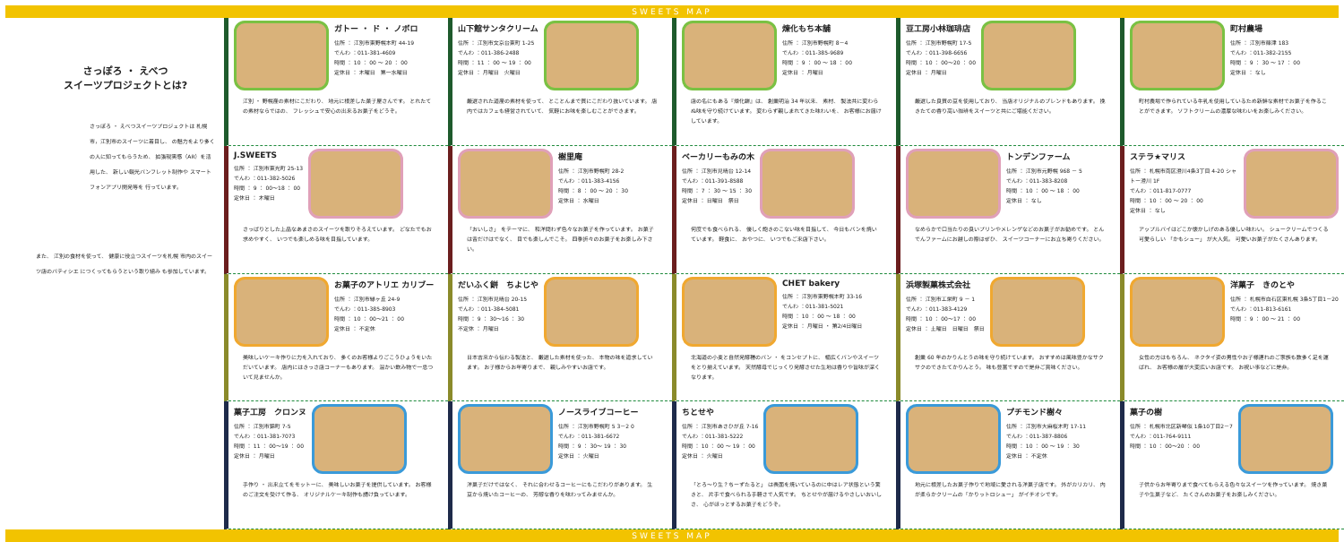SWEETS MAP
さっぽろ ・ えべつ
スイーツプロジェクトとは?
さっぽろ ・ えべつスイーツプロジェクトは 札幌市，江別市のスイーツに着目し、 の魅力をより多くの人に知ってもらうため、 拡張現実感（AR）を活用した、 新しい観光パンフレット制作や スマートフォンアプリ開発等を 行っています。
また、 江別の食材を使って、 健康に役立つスイーツを札幌 市内のスイーツ店のパティシエ につくってもらうという取り組み も参加しています。
ガトー ・ ド ・ ノボロ
住所 ： 江別市東野幌本町 44-19
でんわ ：011-381-4609
時間 ： 10 ： 00 ～ 20 ： 00
定休日 ： 木曜日　第一水曜日
江別 ・ 野幌産の素材にこだわり、 地元に根差した菓子屋さんです。 とれたての素材ならではの、 フレッシュで安心の出来るお菓子をどうぞ。
山下館サンタクリーム
住所 ： 江別市文京台東町 1-25
でんわ ：011-386-2488
時間 ： 11 ： 00 ～ 19 ： 00
定休日 ： 月曜日　火曜日
厳選された道産の素材を使って、 とことんまで質にこだわり抜いています。 店内ではカフェも経営されていて、 気軽にお味を楽しむことができます。
煉化もち本舗
住所 ： 江別市野幌町 8－4
でんわ ：011-385-9689
時間 ： 9 ： 00 ～ 18 ： 00
定休日 ： 月曜日
店の名にもある『煉化餅』は、 創業明治 34 年以来、 素材、 製法共に変わらぬ味を守り続けています。 変わらず親しまれてきた味わいを、 お客様にお届けしています。
豆工房小林珈琲店
住所 ： 江別市野幌町 17-5
でんわ ：011-398-6656
時間 ： 10 ： 00～20 ： 00
定休日 ： 月曜日
厳選した良質の豆を使用しており、 当店オリジナルのブレンドもあります。 挽きたての香り高い珈琲をスイーツと共にご堪能ください。
町村農場
住所 ： 江別市篠津 183
でんわ ：011-382-2155
時間 ： 9 ： 30 ～ 17 ： 00
定休日 ： なし
町村農場で作られている牛乳を使用しているため新鮮な素材でお菓子を作ることができます。 ソフトクリームの濃厚な味わいをお楽しみください。
J.SWEETS
住所 ： 江別市東光町 25-13
でんわ ：011-382-5026
時間 ： 9 ： 00～18 ： 00
定休日 ： 木曜日
さっぱりとした上品なあまさのスイーツを取りそろえています。 どなたでもお求めやすく、 いつでも楽しめる味を目指しています。
樹里庵
住所 ： 江別市野幌町 28-2
でんわ ：011-383-4156
時間 ： 8 ： 00 ～ 20 ： 30
定休日 ： 水曜日
「おいしさ」 をテーマに、 和洋問わず色々なお菓子を作っています。 お菓子は舌だけはでなく、 目でも楽しんでこそ。 四季折々のお菓子をお楽しみ下さい。
ベーカリーもみの木
住所 ： 江別市見晴台 12-14
でんわ ：011-391-8588
時間 ： 7 ： 30 ～ 15 ： 30
定休日 ： 日曜日　祭日
何度でも食べられる、 優しく飽きのこない味を目指して、 今日もパンを焼いています。 軽食に、 おやつに、 いつでもご来店下さい。
トンデンファーム
住所 ： 江別市元野幌 968 － 5
でんわ ：011-383-8208
時間 ： 10 ： 00 ～ 18 ： 00
定休日 ： なし
なめらかで口当たりの良いプリンやメレンゲなどのお菓子がお勧めです。 とんでんファームにお越しの際はぜひ、 スイーツコーナーにお立ち寄りください。
ステラ★マリス
住所 ： 札幌市南区澄川4条3丁目 4-20 シャトー澄川 1F
でんわ ：011-817-0777
時間 ： 10 ： 00 ～ 20 ： 00
定休日 ： なし
アップルパイはどこか懐かしげのある優しい味わい。 シュークリームでつくる可愛らしい 「かもシュー」 が大人気。 可愛いお菓子がたくさんあります。
お菓子のアトリエ カリブー
住所 ： 江別市緑ヶ丘 24-9
でんわ ：011-385-8903
時間 ： 10 ： 00～21 ： 00
定休日 ： 不定休
美味しいケーキ作りに力を入れており、 多くのお客様よりごこうひょうをいただいています。 店内にはきっさ店コーナーもあります。 温かい飲み物で一息ついて見ませんか。
だいふく餅　ちよじや
住所 ： 江別市見晴台 20-15
でんわ ：011-384-5081
時間 ： 9 ： 30～16 ： 30
不定休 ： 月曜日
日本古来から伝わる製法と、 厳選した素材を使った、 本物の味を追求しています。 お子様からお年寄りまで、 親しみやすいお店です。
CHET bakery
住所 ： 江別市東野幌本町 33-16
でんわ ：011-381-5021
時間 ： 10 ： 00 ～ 18 ： 00
定休日 ： 月曜日 ・ 第2/4日曜日
北海道の小麦と自然発酵種のパン ・ をコンセプトに、 幅広くパンやスイーツをとり揃えています。 天然酵母でじっくり発酵させた生地は香りや旨味が深くなります。
浜塚製菓株式会社
住所 ： 江別市工栄町 9 － 1
でんわ ：011-383-4129
時間 ： 10 ： 00～17 ： 00
定休日 ： 土曜日　日曜日　祭日
創業 60 年のかりんとうの味を守り続けています。 おすすめは風味豊かなサクサクのできたてかりんとう。 味も豊富ですので是非ご賞味ください。
洋菓子　きのとや
住所 ： 札幌市白石区東札幌 3条5丁目1－20
でんわ ：011-813-6161
時間 ： 9 ： 00 ～ 21 ： 00
女性の方はもちろん、 ネクタイ姿の男性やお子様連れのご家族も数多く足を運ばれ、 お客様の層が大変広いお店です。 お祝い事などに是非。
菓子工房　クロンヌ
住所 ： 江別市錦町 7-5
でんわ ：011-381-7073
時間 ： 11 ： 00～19 ： 00
定休日 ： 月曜日
手作り ・ 出来立てをモットーに、 美味しいお菓子を提供しています。 お客様のご注文を受けて作る、 オリジナルケーキ制作も請け負っています。
ノースライブコーヒー
住所 ： 江別市野幌町 5 3－2 0
でんわ ：011-381-6672
時間 ： 9 ： 30～ 19 ： 30
定休日 ： 火曜日
洋菓子だけではなく、 それに合わせるコーヒーにもこだわりがあります。 生豆から焼いたコーヒーの、 芳醇な香りを味わってみませんか。
ちとせや
住所 ： 江別市あさひが丘 7-16
でんわ ：011-381-5222
時間 ： 10 ： 00 ～ 19 ： 00
定休日 ： 火曜日
「とろ～り生？ちーずたると」 は表面を焼いているのに中はレア状態という驚きと、 片手で食べられる手軽さで人気です。 ちとせやが届けるやさしいおいしさ、 心がほっとするお菓子をどうぞ。
プチモンド樹々
住所 ： 江別市大麻桜木町 17-11
でんわ ：011-387-8806
時間 ： 10 ： 00 ～ 19 ： 30
定休日 ： 不定休
地元に根差したお菓子作りで地域に愛される洋菓子店です。 外がカリカリ、 内が柔らかクリームの「かりっトロシュー」 がイチオシです。
菓子の樹
住所 ： 札幌市北区新琴似 1条10丁目2－7
でんわ ：011-764-9111
時間 ： 10 ： 00～20 ： 00
子供からお年寄りまで食べてもらえる色々なスイーツを作っています。 焼き菓子や生菓子など、 たくさんのお菓子をお楽しみください。
SWEETS MAP